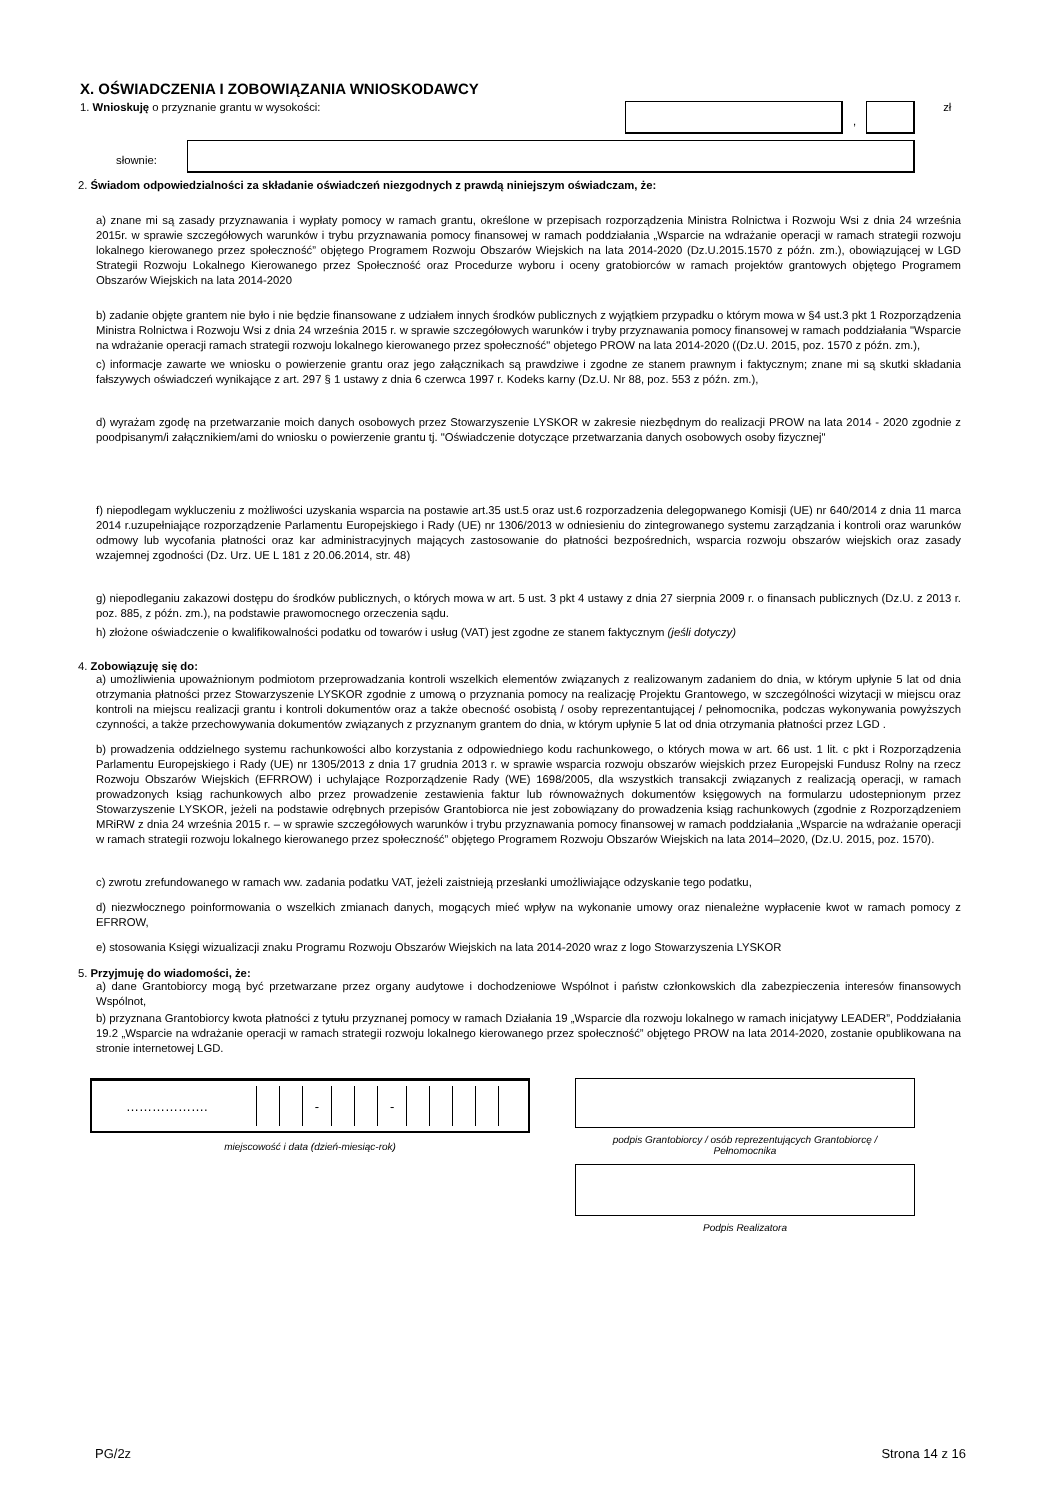X. OŚWIADCZENIA I ZOBOWIĄZANIA WNIOSKODAWCY
1. Wnioskuję o przyznanie grantu w wysokości:
,
zł
słownie:
2. Świadom odpowiedzialności za składanie oświadczeń niezgodnych z prawdą niniejszym oświadczam, że:
a) znane mi są zasady przyznawania i wypłaty pomocy w ramach grantu, określone w przepisach rozporządzenia Ministra Rolnictwa i Rozwoju Wsi z dnia 24 września 2015r. w sprawie szczegółowych warunków i trybu przyznawania pomocy finansowej w ramach poddziałania „Wsparcie na wdrażanie operacji w ramach strategii rozwoju lokalnego kierowanego przez społeczność” objętego Programem Rozwoju Obszarów Wiejskich na lata 2014-2020 (Dz.U.2015.1570 z późn. zm.), obowiązującej w LGD Strategii Rozwoju Lokalnego Kierowanego przez Społeczność oraz Procedurze wyboru i oceny gratobiorców w ramach projektów grantowych objętego Programem Obszarów Wiejskich na lata 2014-2020
b) zadanie objęte grantem nie było i nie będzie finansowane z udziałem innych środków publicznych z wyjątkiem przypadku o którym mowa w §4 ust.3 pkt 1 Rozporządzenia Ministra Rolnictwa i Rozwoju Wsi z dnia 24 września 2015 r. w sprawie szczegółowych warunków i tryby przyznawania pomocy finansowej w ramach poddziałania "Wsparcie na wdrażanie operacji ramach strategii rozwoju lokalnego kierowanego przez społeczność" objetego PROW na lata 2014-2020 ((Dz.U. 2015, poz. 1570 z późn. zm.),
c) informacje zawarte we wniosku o powierzenie grantu oraz jego załącznikach są prawdziwe i zgodne ze stanem prawnym i faktycznym; znane mi są skutki składania fałszywych oświadczeń wynikające z art. 297 § 1 ustawy z dnia 6 czerwca 1997 r. Kodeks karny (Dz.U. Nr 88, poz. 553 z późn. zm.),
d) wyrażam zgodę na przetwarzanie moich danych osobowych przez Stowarzyszenie LYSKOR w zakresie niezbędnym do realizacji PROW na lata 2014 - 2020 zgodnie z poodpisanym/i załącznikiem/ami do wniosku o powierzenie grantu tj. "Oświadczenie dotyczące przetwarzania danych osobowych osoby fizycznej"
f) niepodlegam wykluczeniu z możliwości uzyskania wsparcia na postawie art.35 ust.5 oraz ust.6 rozporzadzenia delegopwanego Komisji (UE) nr 640/2014 z dnia 11 marca 2014 r.uzupełniające rozporządzenie Parlamentu Europejskiego i Rady (UE) nr 1306/2013 w odniesieniu do zintegrowanego systemu zarządzania i kontroli oraz warunków odmowy lub wycofania płatności oraz kar administracyjnych mających zastosowanie do płatności bezpośrednich, wsparcia rozwoju obszarów wiejskich oraz zasady wzajemnej zgodności (Dz. Urz. UE L 181 z 20.06.2014, str. 48)
g) niepodleganiu zakazowi dostępu do środków publicznych, o których mowa w art. 5 ust. 3 pkt 4 ustawy z dnia 27 sierpnia 2009 r. o finansach publicznych (Dz.U. z 2013 r. poz. 885, z późn. zm.), na podstawie prawomocnego orzeczenia sądu.
h) złożone oświadczenie o kwalifikowalności podatku od towarów i usług (VAT) jest zgodne ze stanem faktycznym (jeśli dotyczy)
4. Zobowiązuję się do:
a) umożliwienia upoważnionym podmiotom przeprowadzania kontroli wszelkich elementów związanych z realizowanym zadaniem do dnia, w którym upłynie 5 lat od dnia otrzymania płatności przez Stowarzyszenie LYSKOR zgodnie z umową o przyznania pomocy na realizację Projektu Grantowego, w szczególności wizytacji w miejscu oraz kontroli na miejscu realizacji grantu i kontroli dokumentów oraz a także obecność osobistą / osoby reprezentantującej / pełnomocnika, podczas wykonywania powyższych czynności, a także przechowywania dokumentów związanych z przyznanym grantem do dnia, w którym upłynie 5 lat od dnia otrzymania płatności przez LGD .
b) prowadzenia oddzielnego systemu rachunkowości albo korzystania z odpowiedniego kodu rachunkowego, o których mowa w art. 66 ust. 1 lit. c pkt i Rozporządzenia Parlamentu Europejskiego i Rady (UE) nr 1305/2013 z dnia 17 grudnia 2013 r. w sprawie wsparcia rozwoju obszarów wiejskich przez Europejski Fundusz Rolny na rzecz Rozwoju Obszarów Wiejskich (EFRROW) i uchylające Rozporządzenie Rady (WE) 1698/2005, dla wszystkich transakcji związanych z realizacją operacji, w ramach prowadzonych ksiąg rachunkowych albo przez prowadzenie zestawienia faktur lub równoważnych dokumentów księgowych na formularzu udostepnionym przez Stowarzyszenie LYSKOR, jeżeli na podstawie odrębnych przepisów Grantobiorca nie jest zobowiązany do prowadzenia ksiąg rachunkowych (zgodnie z Rozporządzeniem MRiRW z dnia 24 września 2015 r. – w sprawie szczegółowych warunków i trybu przyznawania pomocy finansowej w ramach poddziałania „Wsparcie na wdrażanie operacji w ramach strategii rozwoju lokalnego kierowanego przez społeczność” objętego Programem Rozwoju Obszarów Wiejskich na lata 2014–2020, (Dz.U. 2015, poz. 1570).
c) zwrotu zrefundowanego w ramach ww. zadania podatku VAT, jeżeli zaistnieją przesłanki umożliwiające odzyskanie tego podatku,
d) niezwłocznego poinformowania o wszelkich zmianach danych, mogących mieć wpływ na wykonanie umowy oraz nienależne wypłacenie kwot w ramach pomocy z EFRROW,
e) stosowania Księgi wizualizacji znaku Programu Rozwoju Obszarów Wiejskich na lata 2014-2020 wraz z logo Stowarzyszenia LYSKOR
5. Przyjmuję do wiadomości, że:
a) dane Grantobiorcy mogą być przetwarzane przez organy audytowe i dochodzeniowe Wspólnot i państw członkowskich dla zabezpieczenia interesów finansowych Wspólnot,
b) przyznana Grantobiorcy kwota płatności z tytułu przyznanej pomocy w ramach Działania 19 „Wsparcie dla rozwoju lokalnego w ramach inicjatywy LEADER”, Poddziałania 19.2 „Wsparcie na wdrażanie operacji w ramach strategii rozwoju lokalnego kierowanego przez społeczność” objętego PROW na lata 2014-2020, zostanie opublikowana na stronie internetowej LGD.
………………. - -
miejscowość i data (dzień-miesiąc-rok)
podpis Grantobiorcy / osób reprezentujących Grantobiorcę /
Pełnomocnika
Podpis Realizatora
PG/2z Strona 14 z 16